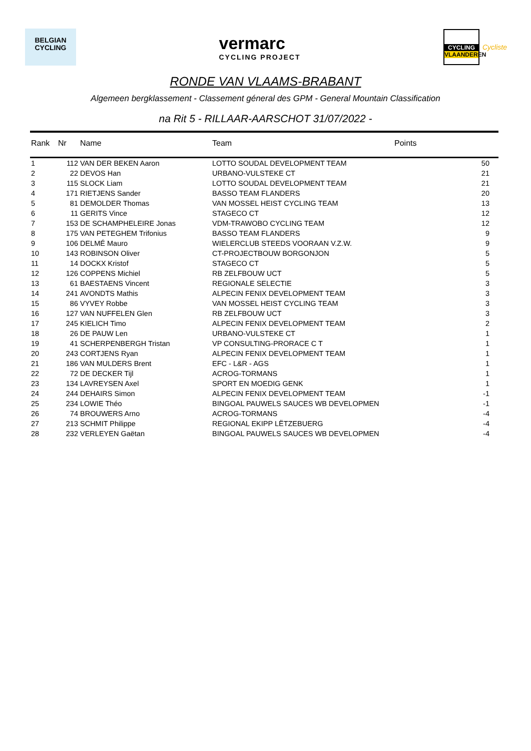BELGIAN
CYCLING
vermarc
CYCLING PROJECT
CYCLING
VLAANDEREN
Cycliste
RONDE VAN VLAAMS-BRABANT
Algemeen bergklassement - Classement géneral des GPM - General Mountain Classification
na Rit 5 - RILLAAR-AARSCHOT 31/07/2022 -
| Rank | Nr | Name | Team | Points | |
| --- | --- | --- | --- | --- | --- |
| 1 | 112 | VAN DER BEKEN Aaron | LOTTO SOUDAL DEVELOPMENT TEAM | 50 | |
| 2 | 22 | DEVOS Han | URBANO-VULSTEKE CT | 21 | |
| 3 | 115 | SLOCK Liam | LOTTO SOUDAL DEVELOPMENT TEAM | 21 | |
| 4 | 171 | RIETJENS Sander | BASSO TEAM FLANDERS | 20 | |
| 5 | 81 | DEMOLDER Thomas | VAN MOSSEL HEIST CYCLING TEAM | 13 | |
| 6 | 11 | GERITS Vince | STAGECO CT | 12 | |
| 7 | 153 | DE SCHAMPHELEIRE Jonas | VDM-TRAWOBO CYCLING TEAM | 12 | |
| 8 | 175 | VAN PETEGHEM Trifonius | BASSO TEAM FLANDERS | 9 | |
| 9 | 106 | DELMÉ Mauro | WIELERCLUB STEEDS VOORAAN V.Z.W. | 9 | |
| 10 | 143 | ROBINSON Oliver | CT-PROJECTBOUW BORGONJON | 5 | |
| 11 | 14 | DOCKX Kristof | STAGECO CT | 5 | |
| 12 | 126 | COPPENS Michiel | RB ZELFBOUW UCT | 5 | |
| 13 | 61 | BAESTAENS Vincent | REGIONALE SELECTIE | 3 | |
| 14 | 241 | AVONDTS Mathis | ALPECIN FENIX DEVELOPMENT TEAM | 3 | |
| 15 | 86 | VYVEY Robbe | VAN MOSSEL HEIST CYCLING TEAM | 3 | |
| 16 | 127 | VAN NUFFELEN Glen | RB ZELFBOUW UCT | 3 | |
| 17 | 245 | KIELICH Timo | ALPECIN FENIX DEVELOPMENT TEAM | 2 | |
| 18 | 26 | DE PAUW Len | URBANO-VULSTEKE CT | 1 | |
| 19 | 41 | SCHERPENBERGH Tristan | VP CONSULTING-PRORACE C T | 1 | |
| 20 | 243 | CORTJENS Ryan | ALPECIN FENIX DEVELOPMENT TEAM | 1 | |
| 21 | 186 | VAN MULDERS Brent | EFC - L&R - AGS | 1 | |
| 22 | 72 | DE DECKER Tijl | ACROG-TORMANS | 1 | |
| 23 | 134 | LAVREYSEN Axel | SPORT EN MOEDIG GENK | 1 | |
| 24 | 244 | DEHAIRS Simon | ALPECIN FENIX DEVELOPMENT TEAM | -1 | |
| 25 | 234 | LOWIE Théo | BINGOAL PAUWELS SAUCES WB DEVELOPMEN | -1 | |
| 26 | 74 | BROUWERS Arno | ACROG-TORMANS | -4 | |
| 27 | 213 | SCHMIT Philippe | REGIONAL EKIPP LËTZEBUERG | -4 | |
| 28 | 232 | VERLEYEN Gaëtan | BINGOAL PAUWELS SAUCES WB DEVELOPMEN | -4 | |